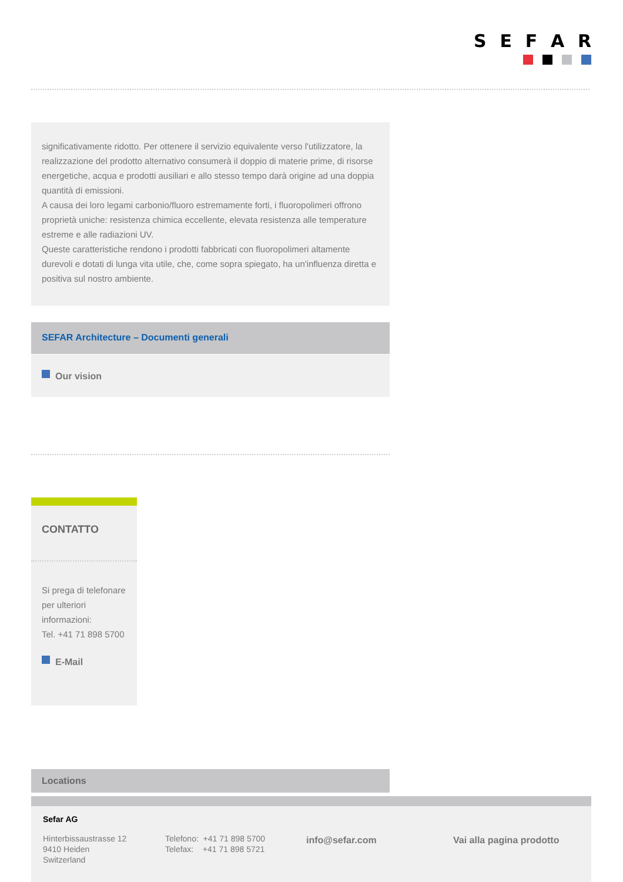SEFAR
significativamente ridotto. Per ottenere il servizio equivalente verso l'utilizzatore, la realizzazione del prodotto alternativo consumerà il doppio di materie prime, di risorse energetiche, acqua e prodotti ausiliari e allo stesso tempo darà origine ad una doppia quantità di emissioni.
A causa dei loro legami carbonio/fluoro estremamente forti, i fluoropolimeri offrono proprietà uniche: resistenza chimica eccellente, elevata resistenza alle temperature estreme e alle radiazioni UV.
Queste caratteristiche rendono i prodotti fabbricati con fluoropolimeri altamente durevoli e dotati di lunga vita utile, che, come sopra spiegato, ha un'influenza diretta e positiva sul nostro ambiente.
SEFAR Architecture – Documenti generali
Our vision
CONTATTO
Si prega di telefonare per ulteriori informazioni:
Tel. +41 71 898 5700
E-Mail
Locations
Sefar AG
Hinterbissaustrasse 12
9410 Heiden
Switzerland
Telefono: +41 71 898 5700
Telefax: +41 71 898 5721
info@sefar.com Vai alla pagina prodotto